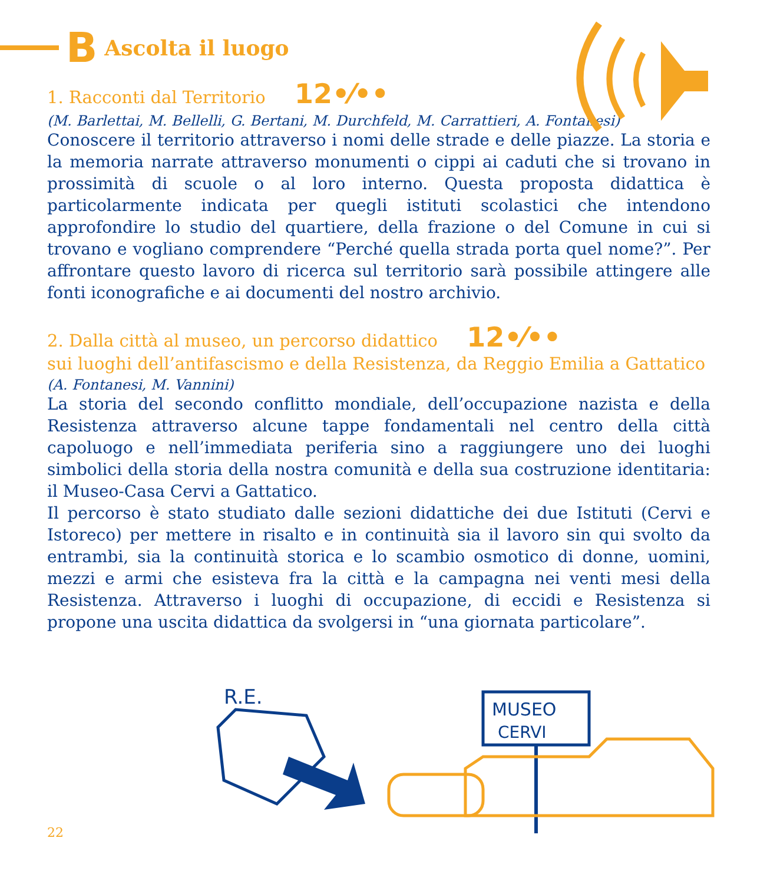B Ascolta il luogo
1. Racconti dal Territorio 12•⁄••
(M. Barlettai, M. Bellelli, G. Bertani, M. Durchfeld, M. Carrattieri, A. Fontanesi)
Conoscere il territorio attraverso i nomi delle strade e delle piazze. La storia e la memoria narrate attraverso monumenti o cippi ai caduti che si trovano in prossimità di scuole o al loro interno. Questa proposta didattica è particolarmente indicata per quegli istituti scolastici che intendono approfondire lo studio del quartiere, della frazione o del Comune in cui si trovano e vogliano comprendere “Perché quella strada porta quel nome?”. Per affrontare questo lavoro di ricerca sul territorio sarà possibile attingere alle fonti iconografiche e ai documenti del nostro archivio.
2. Dalla città al museo, un percorso didattico 12•⁄••
sui luoghi dell’antifascismo e della Resistenza, da Reggio Emilia a Gattatico
(A. Fontanesi, M. Vannini)
La storia del secondo conflitto mondiale, dell’occupazione nazista e della Resistenza attraverso alcune tappe fondamentali nel centro della città capoluogo e nell’immediata periferia sino a raggiungere uno dei luoghi simbolici della storia della nostra comunità e della sua costruzione identitaria: il Museo-Casa Cervi a Gattatico.
Il percorso è stato studiato dalle sezioni didattiche dei due Istituti (Cervi e Istoreco) per mettere in risalto e in continuità sia il lavoro sin qui svolto da entrambi, sia la continuità storica e lo scambio osmotico di donne, uomini, mezzi e armi che esisteva fra la città e la campagna nei venti mesi della Resistenza. Attraverso i luoghi di occupazione, di eccidi e Resistenza si propone una uscita didattica da svolgersi in “una giornata particolare”.
R.E.
MUSEO
CERVI
22